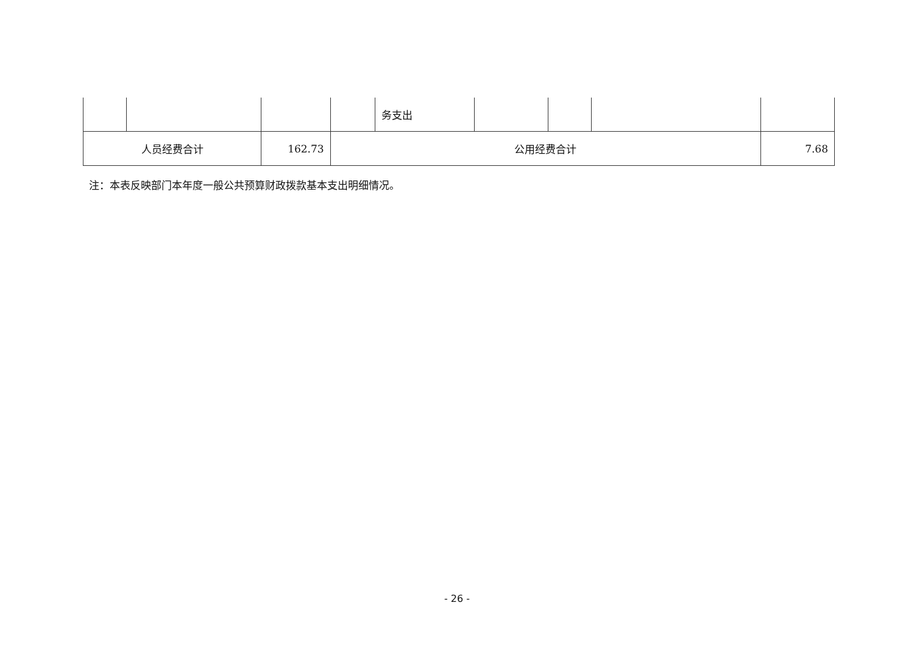| | | | | 务支出 | | | | |
| 人员经费合计 | | 162.73 | 公用经费合计 | | | | | 7.68 |
注：本表反映部门本年度一般公共预算财政拨款基本支出明细情况。
- 26 -